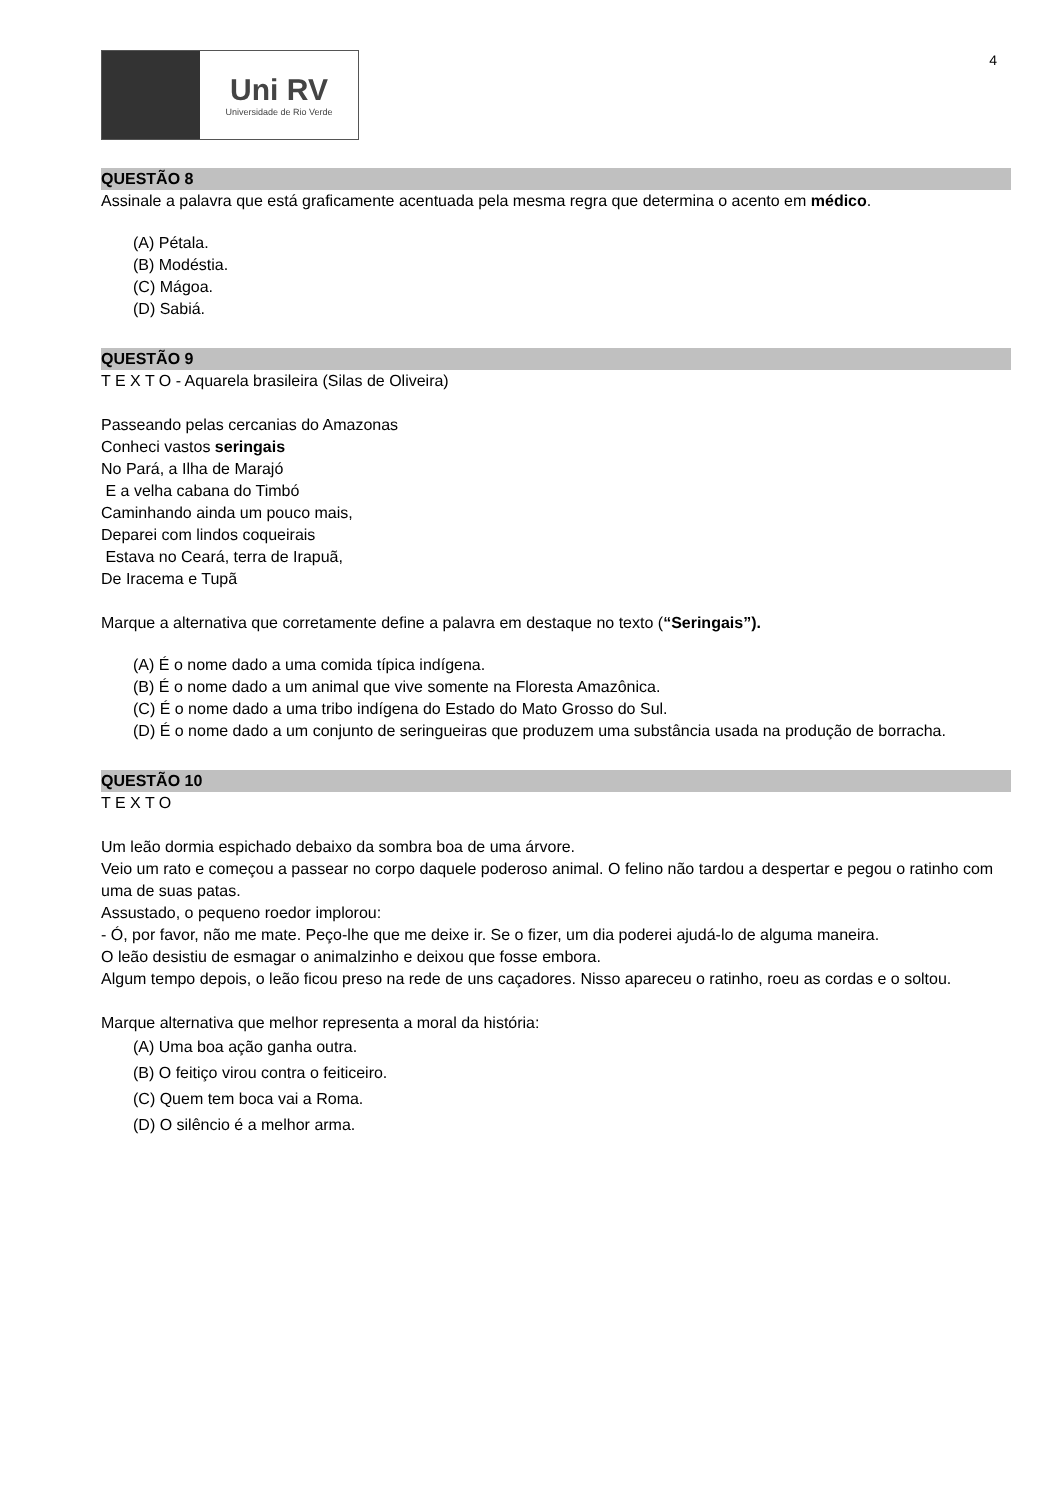4
Uni RV
Universidade de Rio Verde
QUESTÃO 8
Assinale a palavra que está graficamente acentuada pela mesma regra que determina o acento em médico.
(A) Pétala.
(B) Modéstia.
(C) Mágoa.
(D) Sabiá.
QUESTÃO 9
T E X T O - Aquarela brasileira (Silas de Oliveira)
Passeando pelas cercanias do Amazonas
Conheci vastos seringais
No Pará, a Ilha de Marajó
E a velha cabana do Timbó
Caminhando ainda um pouco mais,
Deparei com lindos coqueirais
Estava no Ceará, terra de Irapuã,
De Iracema e Tupã
Marque a alternativa que corretamente define a palavra em destaque no texto (“Seringais”).
(A) É o nome dado a uma comida típica indígena.
(B) É o nome dado a um animal que vive somente na Floresta Amazônica.
(C) É o nome dado a uma tribo indígena do Estado do Mato Grosso do Sul.
(D) É o nome dado a um conjunto de seringueiras que produzem uma substância usada na produção de borracha.
QUESTÃO 10
T E X T O
Um leão dormia espichado debaixo da sombra boa de uma árvore.
Veio um rato e começou a passear no corpo daquele poderoso animal. O felino não tardou a despertar e pegou o ratinho com uma de suas patas.
Assustado, o pequeno roedor implorou:
- Ó, por favor, não me mate. Peço-lhe que me deixe ir. Se o fizer, um dia poderei ajudá-lo de alguma maneira.
O leão desistiu de esmagar o animalzinho e deixou que fosse embora.
Algum tempo depois, o leão ficou preso na rede de uns caçadores. Nisso apareceu o ratinho, roeu as cordas e o soltou.
Marque alternativa que melhor representa a moral da história:
(A) Uma boa ação ganha outra.
(B) O feitiço virou contra o feiticeiro.
(C) Quem tem boca vai a Roma.
(D) O silêncio é a melhor arma.